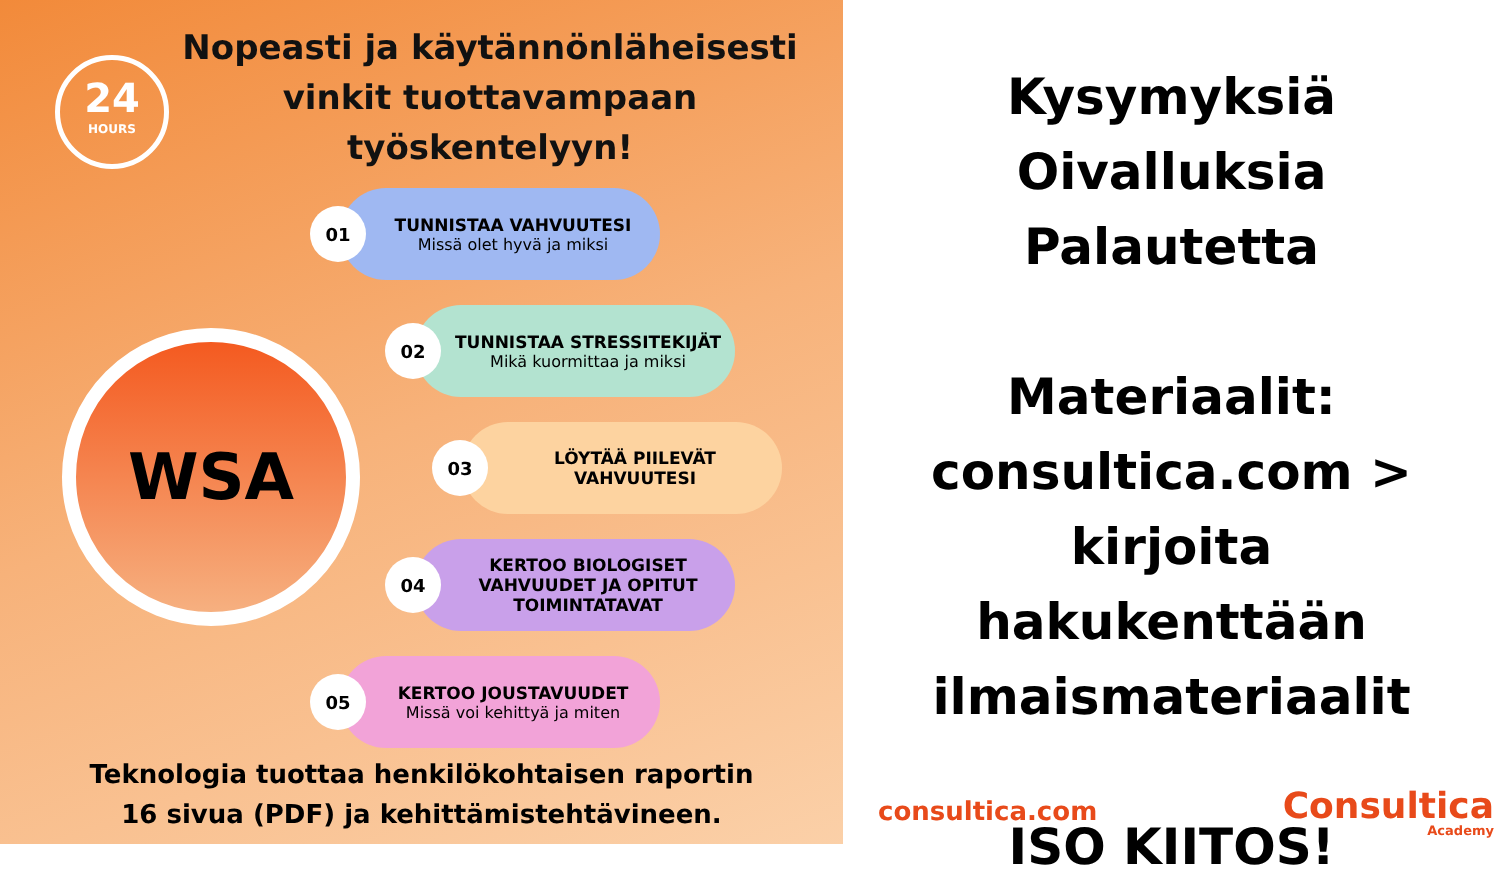24
HOURS
Nopeasti ja käytännönläheisesti vinkit tuottavampaan työskentelyyn!
WSA
01
TUNNISTAA VAHVUUTESI
Missä olet hyvä ja miksi
02
TUNNISTAA STRESSITEKIJÄT
Mikä kuormittaa ja miksi
03
LÖYTÄÄ PIILEVÄT VAHVUUTESI
04
KERTOO BIOLOGISET VAHVUUDET JA OPITUT TOIMINTATAVAT
05
KERTOO JOUSTAVUUDET
Missä voi kehittyä ja miten
Teknologia tuottaa henkilökohtaisen raportin
16 sivua (PDF) ja kehittämistehtävineen.
Kysymyksiä
Oivalluksia
Palautetta
Materiaalit:
consultica.com > kirjoita
hakukenttään
ilmaismateriaalit
ISO KIITOS!
consultica.com Consultica
Academy